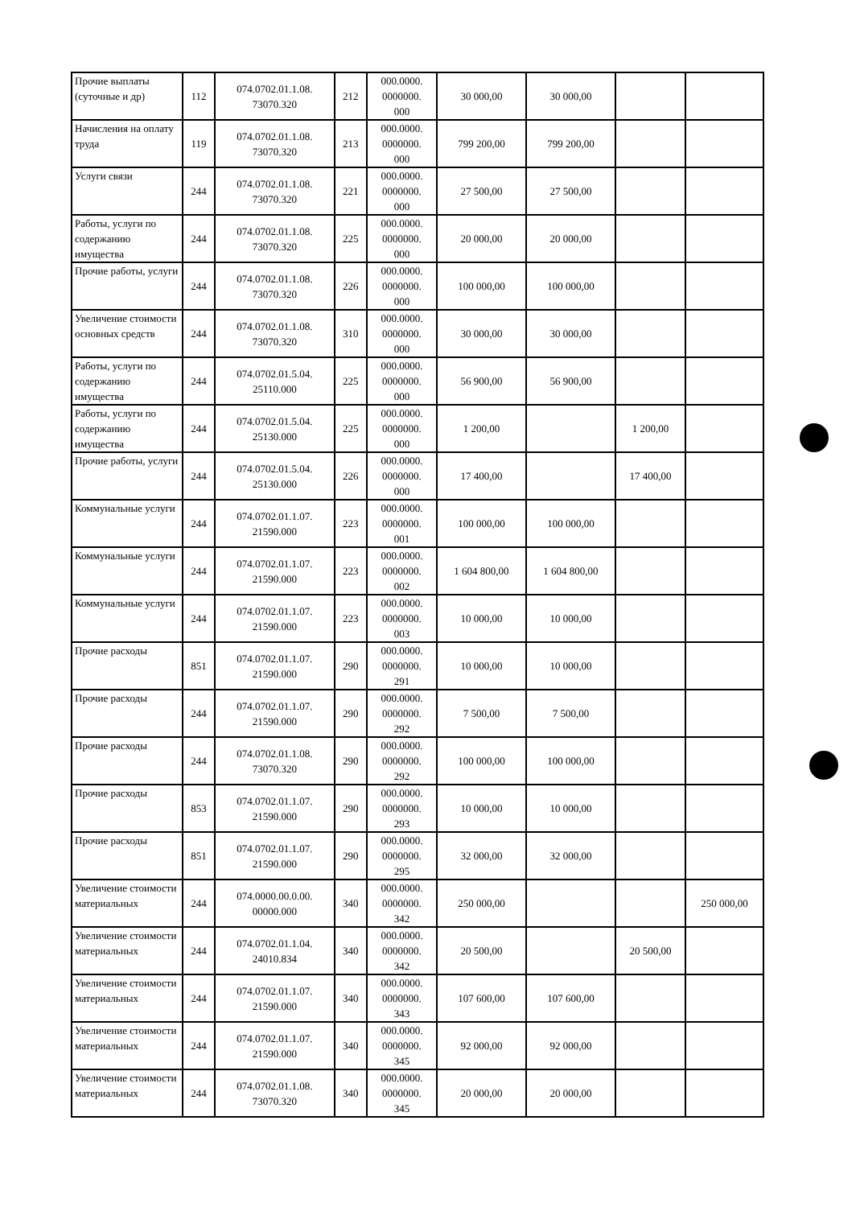| Прочие выплаты (суточные и др) | 112 | 074.0702.01.1.08. 73070.320 | 212 | 000.0000. 0000000. 000 | 30 000,00 | 30 000,00 | | |
| Начисления на оплату труда | 119 | 074.0702.01.1.08. 73070.320 | 213 | 000.0000. 0000000. 000 | 799 200,00 | 799 200,00 | | |
| Услуги связи | 244 | 074.0702.01.1.08. 73070.320 | 221 | 000.0000. 0000000. 000 | 27 500,00 | 27 500,00 | | |
| Работы, услуги по содержанию имущества | 244 | 074.0702.01.1.08. 73070.320 | 225 | 000.0000. 0000000. 000 | 20 000,00 | 20 000,00 | | |
| Прочие работы, услуги | 244 | 074.0702.01.1.08. 73070.320 | 226 | 000.0000. 0000000. 000 | 100 000,00 | 100 000,00 | | |
| Увеличение стоимости основных средств | 244 | 074.0702.01.1.08. 73070.320 | 310 | 000.0000. 0000000. 000 | 30 000,00 | 30 000,00 | | |
| Работы, услуги по содержанию имущества | 244 | 074.0702.01.5.04. 25110.000 | 225 | 000.0000. 0000000. 000 | 56 900,00 | 56 900,00 | | |
| Работы, услуги по содержанию имущества | 244 | 074.0702.01.5.04. 25130.000 | 225 | 000.0000. 0000000. 000 | 1 200,00 | | 1 200,00 | |
| Прочие работы, услуги | 244 | 074.0702.01.5.04. 25130.000 | 226 | 000.0000. 0000000. 000 | 17 400,00 | | 17 400,00 | |
| Коммунальные услуги | 244 | 074.0702.01.1.07. 21590.000 | 223 | 000.0000. 0000000. 001 | 100 000,00 | 100 000,00 | | |
| Коммунальные услуги | 244 | 074.0702.01.1.07. 21590.000 | 223 | 000.0000. 0000000. 002 | 1 604 800,00 | 1 604 800,00 | | |
| Коммунальные услуги | 244 | 074.0702.01.1.07. 21590.000 | 223 | 000.0000. 0000000. 003 | 10 000,00 | 10 000,00 | | |
| Прочие расходы | 851 | 074.0702.01.1.07. 21590.000 | 290 | 000.0000. 0000000. 291 | 10 000,00 | 10 000,00 | | |
| Прочие расходы | 244 | 074.0702.01.1.07. 21590.000 | 290 | 000.0000. 0000000. 292 | 7 500,00 | 7 500,00 | | |
| Прочие расходы | 244 | 074.0702.01.1.08. 73070.320 | 290 | 000.0000. 0000000. 292 | 100 000,00 | 100 000,00 | | |
| Прочие расходы | 853 | 074.0702.01.1.07. 21590.000 | 290 | 000.0000. 0000000. 293 | 10 000,00 | 10 000,00 | | |
| Прочие расходы | 851 | 074.0702.01.1.07. 21590.000 | 290 | 000.0000. 0000000. 295 | 32 000,00 | 32 000,00 | | |
| Увеличение стоимости материальных | 244 | 074.0000.00.0.00. 00000.000 | 340 | 000.0000. 0000000. 342 | 250 000,00 | | | 250 000,00 |
| Увеличение стоимости материальных | 244 | 074.0702.01.1.04. 24010.834 | 340 | 000.0000. 0000000. 342 | 20 500,00 | | 20 500,00 | |
| Увеличение стоимости материальных | 244 | 074.0702.01.1.07. 21590.000 | 340 | 000.0000. 0000000. 343 | 107 600,00 | 107 600,00 | | |
| Увеличение стоимости материальных | 244 | 074.0702.01.1.07. 21590.000 | 340 | 000.0000. 0000000. 345 | 92 000,00 | 92 000,00 | | |
| Увеличение стоимости материальных | 244 | 074.0702.01.1.08. 73070.320 | 340 | 000.0000. 0000000. 345 | 20 000,00 | 20 000,00 | | |